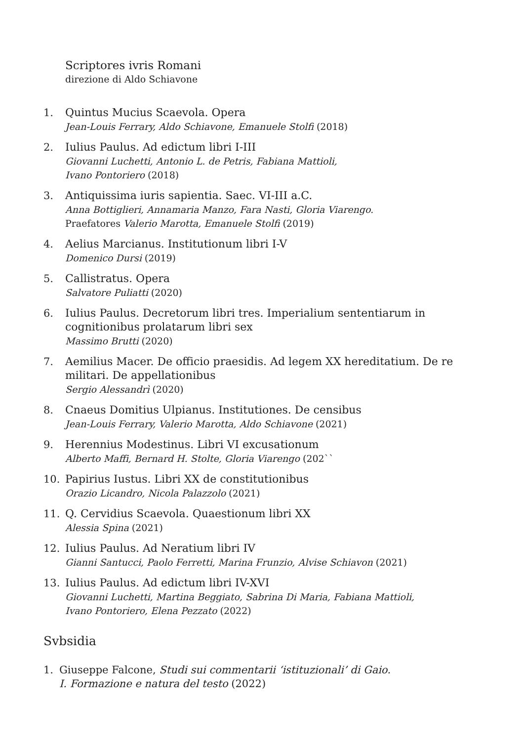Scriptores ivris Romani
direzione di Aldo Schiavone
1. Quintus Mucius Scaevola. Opera
Jean-Louis Ferrary, Aldo Schiavone, Emanuele Stolfi (2018)
2. Iulius Paulus. Ad edictum libri I-III
Giovanni Luchetti, Antonio L. de Petris, Fabiana Mattioli,
Ivano Pontoriero (2018)
3. Antiquissima iuris sapientia. Saec. VI-III a.C.
Anna Bottiglieri, Annamaria Manzo, Fara Nasti, Gloria Viarengo.
Praefatores Valerio Marotta, Emanuele Stolfi (2019)
4. Aelius Marcianus. Institutionum libri I-V
Domenico Dursi (2019)
5. Callistratus. Opera
Salvatore Puliatti (2020)
6. Iulius Paulus. Decretorum libri tres. Imperialium sententiarum in cognitionibus prolatarum libri sex
Massimo Brutti (2020)
7. Aemilius Macer. De officio praesidis. Ad legem XX hereditatium. De re militari. De appellationibus
Sergio Alessandrì (2020)
8. Cnaeus Domitius Ulpianus. Institutiones. De censibus
Jean-Louis Ferrary, Valerio Marotta, Aldo Schiavone (2021)
9. Herennius Modestinus. Libri VI excusationum
Alberto Maffi, Bernard H. Stolte, Gloria Viarengo (202``
10. Papirius Iustus. Libri XX de constitutionibus
Orazio Licandro, Nicola Palazzolo (2021)
11. Q. Cervidius Scaevola. Quaestionum libri XX
Alessia Spina (2021)
12. Iulius Paulus. Ad Neratium libri IV
Gianni Santucci, Paolo Ferretti, Marina Frunzio, Alvise Schiavon (2021)
13. Iulius Paulus. Ad edictum libri IV-XVI
Giovanni Luchetti, Martina Beggiato, Sabrina Di Maria, Fabiana Mattioli,
Ivano Pontoriero, Elena Pezzato (2022)
Svbsidia
1. Giuseppe Falcone, Studi sui commentarii ‘istituzionali’ di Gaio.
I. Formazione e natura del testo (2022)